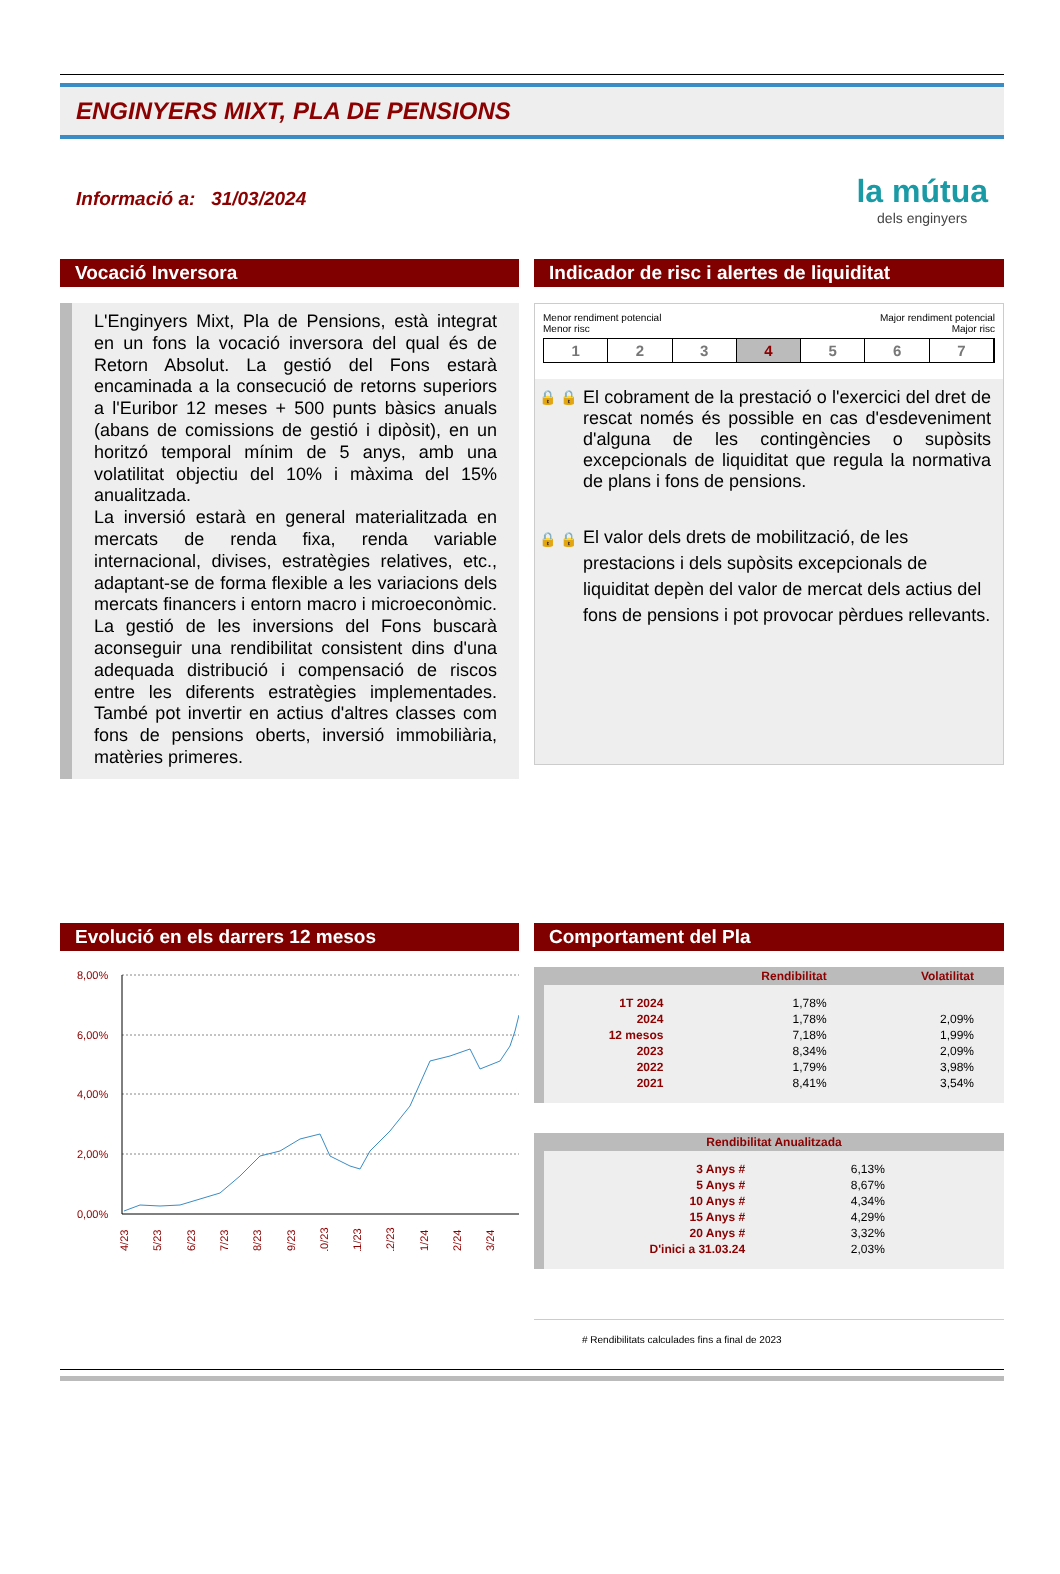ENGINYERS MIXT, PLA DE PENSIONS
Informació a: 31/03/2024
la mútua
dels enginyers
Vocació Inversora
L'Enginyers Mixt, Pla de Pensions, està integrat en un fons la vocació inversora del qual és de Retorn Absolut. La gestió del Fons estarà encaminada a la consecució de retorns superiors a l'Euribor 12 meses + 500 punts bàsics anuals (abans de comissions de gestió i dipòsit), en un horitzó temporal mínim de 5 anys, amb una volatilitat objectiu del 10% i màxima del 15% anualitzada.
La inversió estarà en general materialitzada en mercats de renda fixa, renda variable internacional, divises, estratègies relatives, etc., adaptant-se de forma flexible a les variacions dels mercats financers i entorn macro i microeconòmic. La gestió de les inversions del Fons buscarà aconseguir una rendibilitat consistent dins d'una adequada distribució i compensació de riscos entre les diferents estratègies implementades. També pot invertir en actius d'altres classes com fons de pensions oberts, inversió immobiliària, matèries primeres.
Indicador de risc i alertes de liquiditat
Menor rendiment potencial
Menor risc Major rendiment potencial
Major risc
1 2 3 4 5 6 7
🔒 🔒 El cobrament de la prestació o l'exercici del dret de rescat només és possible en cas d'esdeveniment d'alguna de les contingències o supòsits excepcionals de liquiditat que regula la normativa de plans i fons de pensions.
🔒 🔒 El valor dels drets de mobilització, de les prestacions i dels supòsits excepcionals de liquiditat depèn del valor de mercat dels actius del fons de pensions i pot provocar pèrdues rellevants.
Evolució en els darrers 12 mesos
8,00%
6,00%
4,00%
2,00%
0,00%
4/23
5/23
6/23
7/23
8/23
9/23
10/23
11/23
12/23
1/24
2/24
3/24
Comportament del Pla
| | Rendibilitat | Volatilitat |
| --- | --- | --- |
| 1T 2024 | 1,78% | |
| 2024 | 1,78% | 2,09% |
| 12 mesos | 7,18% | 1,99% |
| 2023 | 8,34% | 2,09% |
| 2022 | 1,79% | 3,98% |
| 2021 | 8,41% | 3,54% |
| Rendibilitat Anualitzada | | |
| --- | --- | --- |
| 3 Anys # | 6,13% | |
| 5 Anys # | 8,67% | |
| 10 Anys # | 4,34% | |
| 15 Anys # | 4,29% | |
| 20 Anys # | 3,32% | |
| D'inici a 31.03.24 | 2,03% | |
# Rendibilitats calculades fins a final de 2023